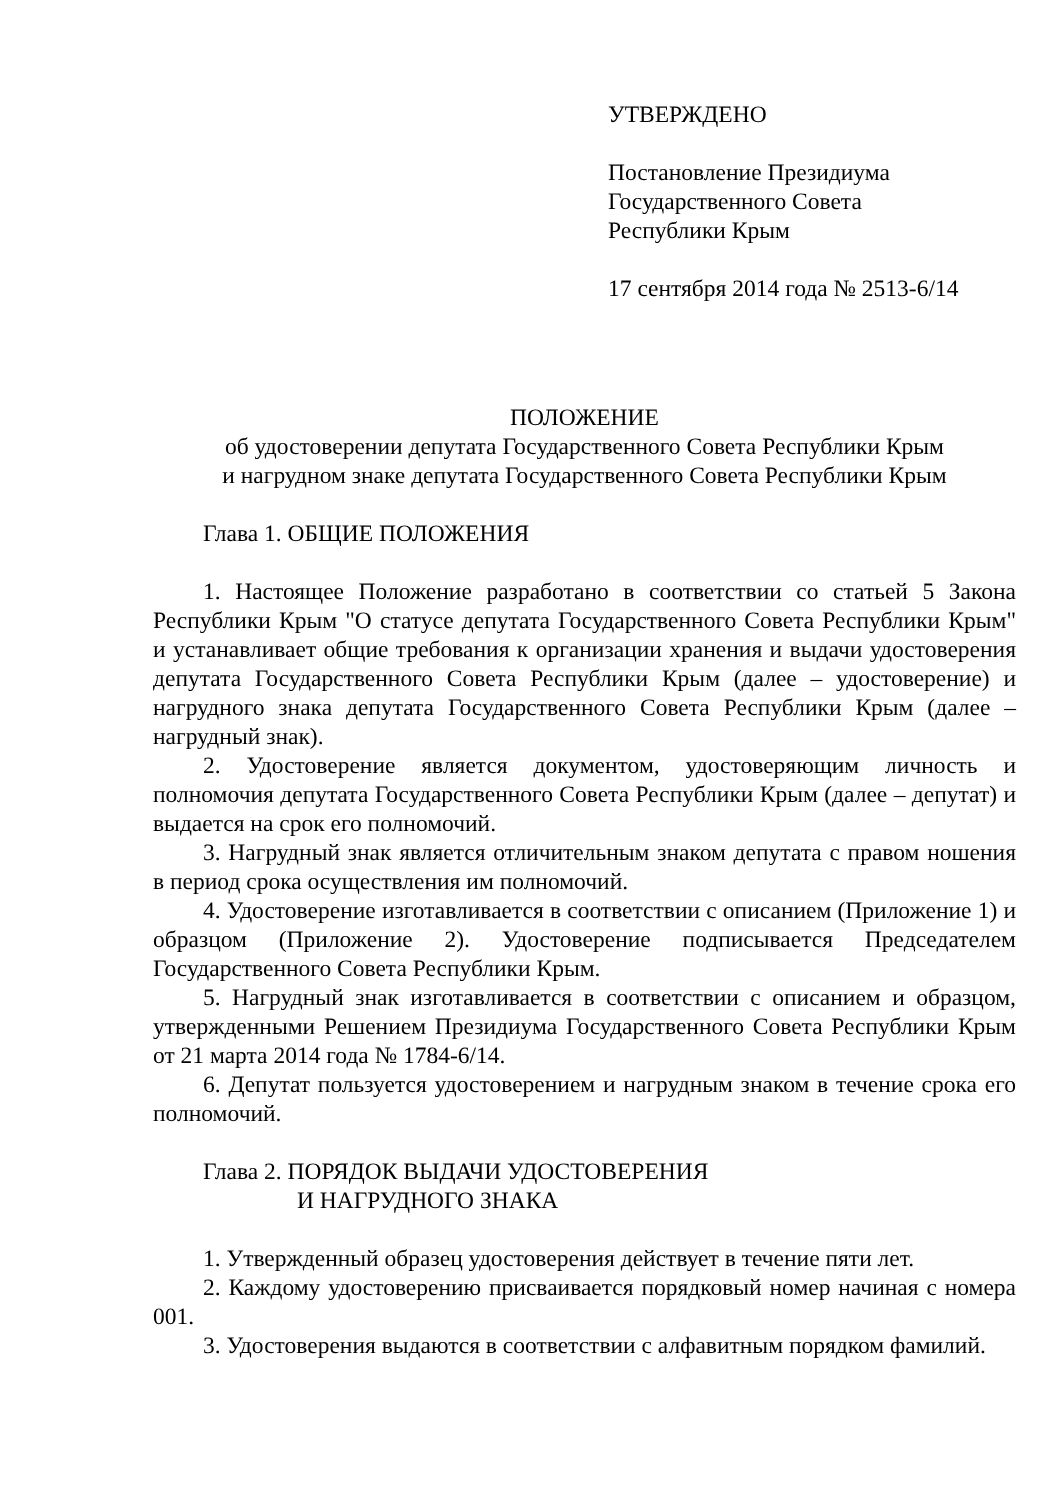УТВЕРЖДЕНО
Постановление Президиума
Государственного Совета
Республики Крым
17 сентября 2014 года № 2513-6/14
ПОЛОЖЕНИЕ
об удостоверении депутата Государственного Совета Республики Крым
и нагрудном знаке депутата Государственного Совета Республики Крым
Глава 1. ОБЩИЕ ПОЛОЖЕНИЯ
1. Настоящее Положение разработано в соответствии со статьей 5 Закона Республики Крым "О статусе депутата Государственного Совета Республики Крым" и устанавливает общие требования к организации хранения и выдачи удостоверения депутата Государственного Совета Республики Крым (далее – удостоверение) и нагрудного знака депутата Государственного Совета Республики Крым (далее – нагрудный знак).
2. Удостоверение является документом, удостоверяющим личность и полномочия депутата Государственного Совета Республики Крым (далее – депутат) и выдается на срок его полномочий.
3. Нагрудный знак является отличительным знаком депутата с правом ношения в период срока осуществления им полномочий.
4. Удостоверение изготавливается в соответствии с описанием (Приложение 1) и образцом (Приложение 2). Удостоверение подписывается Председателем Государственного Совета Республики Крым.
5. Нагрудный знак изготавливается в соответствии с описанием и образцом, утвержденными Решением Президиума Государственного Совета Республики Крым от 21 марта 2014 года № 1784-6/14.
6. Депутат пользуется удостоверением и нагрудным знаком в течение срока его полномочий.
Глава 2. ПОРЯДОК ВЫДАЧИ УДОСТОВЕРЕНИЯ
И НАГРУДНОГО ЗНАКА
1. Утвержденный образец удостоверения действует в течение пяти лет.
2. Каждому удостоверению присваивается порядковый номер начиная с номера 001.
3. Удостоверения выдаются в соответствии с алфавитным порядком фамилий.